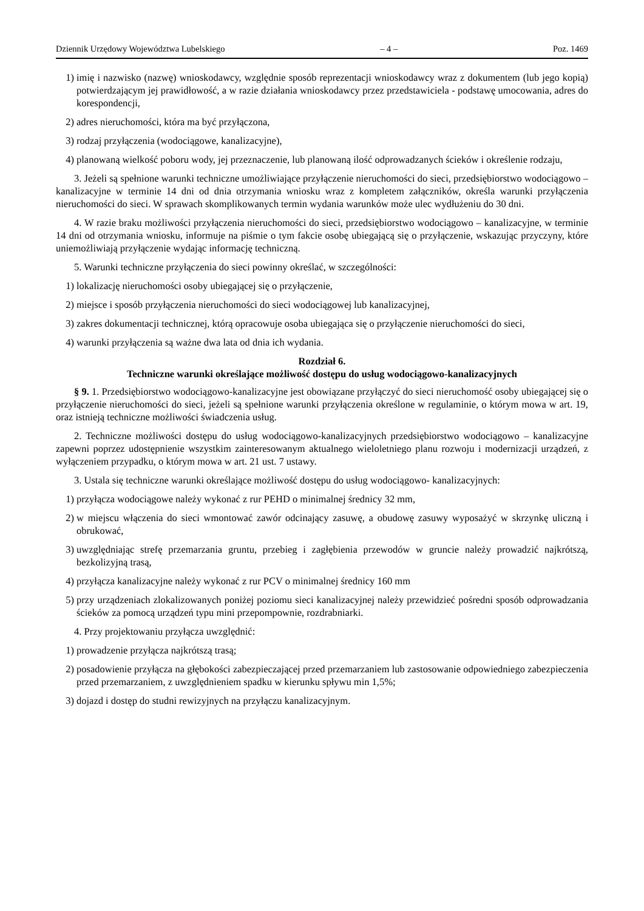Dziennik Urzędowy Województwa Lubelskiego – 4 – Poz. 1469
1) imię i nazwisko (nazwę) wnioskodawcy, względnie sposób reprezentacji wnioskodawcy wraz z dokumentem (lub jego kopią) potwierdzającym jej prawidłowość, a w razie działania wnioskodawcy przez przedstawiciela - podstawę umocowania, adres do korespondencji,
2) adres nieruchomości, która ma być przyłączona,
3) rodzaj przyłączenia (wodociągowe, kanalizacyjne),
4) planowaną wielkość poboru wody, jej przeznaczenie, lub planowaną ilość odprowadzanych ścieków i określenie rodzaju,
3. Jeżeli są spełnione warunki techniczne umożliwiające przyłączenie nieruchomości do sieci, przedsiębiorstwo wodociągowo – kanalizacyjne w terminie 14 dni od dnia otrzymania wniosku wraz z kompletem załączników, określa warunki przyłączenia nieruchomości do sieci. W sprawach skomplikowanych termin wydania warunków może ulec wydłużeniu do 30 dni.
4. W razie braku możliwości przyłączenia nieruchomości do sieci, przedsiębiorstwo wodociągowo – kanalizacyjne, w terminie 14 dni od otrzymania wniosku, informuje na piśmie o tym fakcie osobę ubiegającą się o przyłączenie, wskazując przyczyny, które uniemożliwiają przyłączenie wydając informację techniczną.
5. Warunki techniczne przyłączenia do sieci powinny określać, w szczególności:
1) lokalizację nieruchomości osoby ubiegającej się o przyłączenie,
2) miejsce i sposób przyłączenia nieruchomości do sieci wodociągowej lub kanalizacyjnej,
3) zakres dokumentacji technicznej, którą opracowuje osoba ubiegająca się o przyłączenie nieruchomości do sieci,
4) warunki przyłączenia są ważne dwa lata od dnia ich wydania.
Rozdział 6.
Techniczne warunki określające możliwość dostępu do usług wodociągowo-kanalizacyjnych
§ 9. 1. Przedsiębiorstwo wodociągowo-kanalizacyjne jest obowiązane przyłączyć do sieci nieruchomość osoby ubiegającej się o przyłączenie nieruchomości do sieci, jeżeli są spełnione warunki przyłączenia określone w regulaminie, o którym mowa w art. 19, oraz istnieją techniczne możliwości świadczenia usług.
2. Techniczne możliwości dostępu do usług wodociągowo-kanalizacyjnych przedsiębiorstwo wodociągowo – kanalizacyjne zapewni poprzez udostępnienie wszystkim zainteresowanym aktualnego wieloletniego planu rozwoju i modernizacji urządzeń, z wyłączeniem przypadku, o którym mowa w art. 21 ust. 7 ustawy.
3. Ustala się techniczne warunki określające możliwość dostępu do usług wodociągowo- kanalizacyjnych:
1) przyłącza wodociągowe należy wykonać z rur PEHD o minimalnej średnicy 32 mm,
2) w miejscu włączenia do sieci wmontować zawór odcinający zasuwę, a obudowę zasuwy wyposażyć w skrzynkę uliczną i obrukować,
3) uwzględniając strefę przemarzania gruntu, przebieg i zagłębienia przewodów w gruncie należy prowadzić najkrótszą, bezkolizyjną trasą,
4) przyłącza kanalizacyjne należy wykonać z rur PCV o minimalnej średnicy 160 mm
5) przy urządzeniach zlokalizowanych poniżej poziomu sieci kanalizacyjnej należy przewidzieć pośredni sposób odprowadzania ścieków za pomocą urządzeń typu mini przepompownie, rozdrabniarki.
4. Przy projektowaniu przyłącza uwzględnić:
1) prowadzenie przyłącza najkrótszą trasą;
2) posadowienie przyłącza na głębokości zabezpieczającej przed przemarzaniem lub zastosowanie odpowiedniego zabezpieczenia przed przemarzaniem, z uwzględnieniem spadku w kierunku spływu min 1,5%;
3) dojazd i dostęp do studni rewizyjnych na przyłączu kanalizacyjnym.